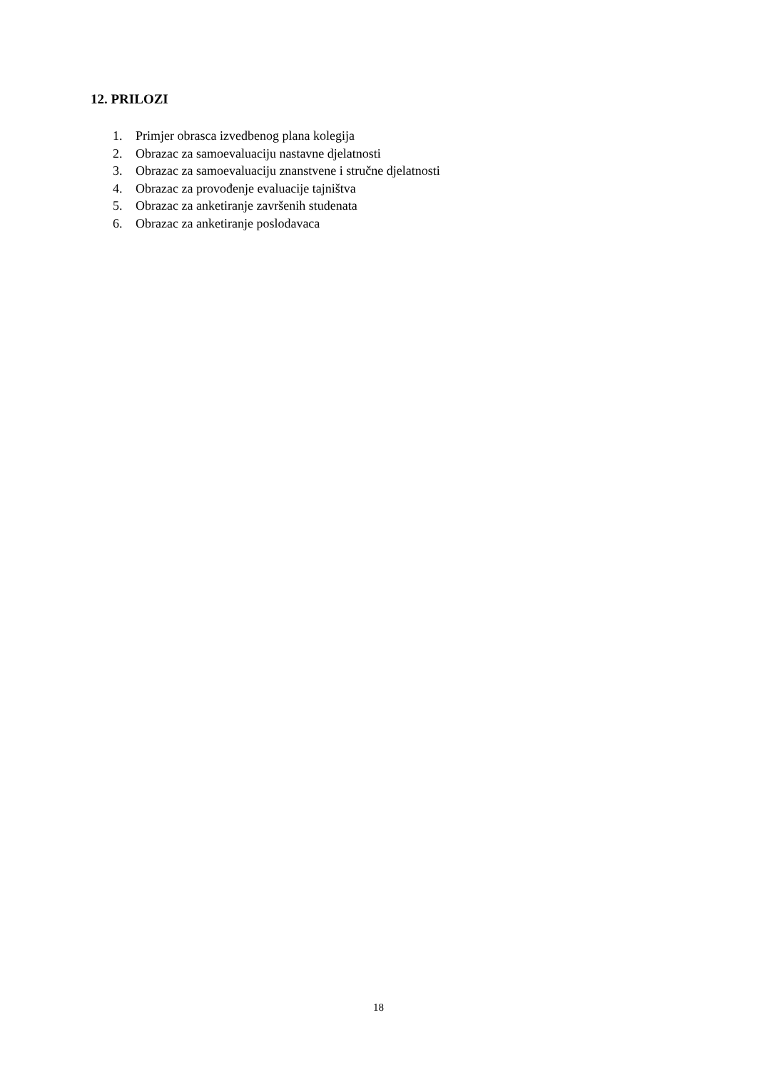12. PRILOZI
1. Primjer obrasca izvedbenog plana kolegija
2. Obrazac za samoevaluaciju nastavne djelatnosti
3. Obrazac za samoevaluaciju znanstvene i stručne djelatnosti
4. Obrazac za provođenje evaluacije tajništva
5. Obrazac za anketiranje završenih studenata
6. Obrazac za anketiranje poslodavaca
18